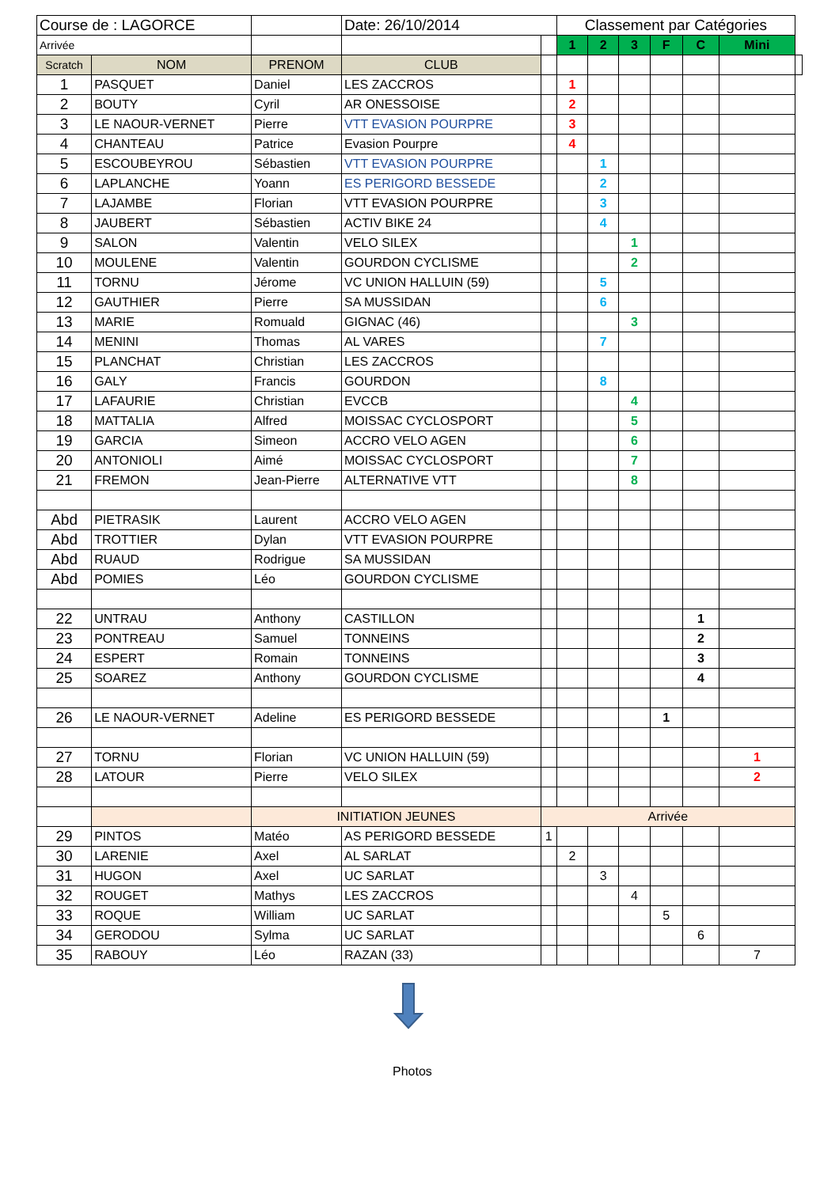| Course de : LAGORCE | | | Date: 26/10/2014 | | Classement par Catégories | | | | | | |
| Arrivée | | | | | 1 | 2 | 3 | F | C | Mini | |
| Scratch | NOM | PRENOM | CLUB | | | | | | | | |
| 1 | PASQUET | Daniel | LES ZACCROS | | 1 | | | | | | |
| 2 | BOUTY | Cyril | AR ONESSOISE | | 2 | | | | | | |
| 3 | LE NAOUR-VERNET | Pierre | VTT EVASION POURPRE | | 3 | | | | | | |
| 4 | CHANTEAU | Patrice | Evasion Pourpre | | 4 | | | | | | |
| 5 | ESCOUBEYROU | Sébastien | VTT EVASION POURPRE | | | 1 | | | | | |
| 6 | LAPLANCHE | Yoann | ES PERIGORD BESSEDE | | | 2 | | | | | |
| 7 | LAJAMBE | Florian | VTT EVASION POURPRE | | | 3 | | | | | |
| 8 | JAUBERT | Sébastien | ACTIV BIKE 24 | | | 4 | | | | | |
| 9 | SALON | Valentin | VELO SILEX | | | | 1 | | | | |
| 10 | MOULENE | Valentin | GOURDON CYCLISME | | | | 2 | | | | |
| 11 | TORNU | Jérome | VC UNION HALLUIN (59) | | | 5 | | | | | |
| 12 | GAUTHIER | Pierre | SA MUSSIDAN | | | 6 | | | | | |
| 13 | MARIE | Romuald | GIGNAC (46) | | | | 3 | | | | |
| 14 | MENINI | Thomas | AL VARES | | | 7 | | | | | |
| 15 | PLANCHAT | Christian | LES ZACCROS | | | | | | | | |
| 16 | GALY | Francis | GOURDON | | | 8 | | | | | |
| 17 | LAFAURIE | Christian | EVCCB | | | | 4 | | | | |
| 18 | MATTALIA | Alfred | MOISSAC CYCLOSPORT | | | | 5 | | | | |
| 19 | GARCIA | Simeon | ACCRO VELO AGEN | | | | 6 | | | | |
| 20 | ANTONIOLI | Aimé | MOISSAC CYCLOSPORT | | | | 7 | | | | |
| 21 | FREMON | Jean-Pierre | ALTERNATIVE VTT | | | | 8 | | | | |
| Abd | PIETRASIK | Laurent | ACCRO VELO AGEN | | | | | | | | |
| Abd | TROTTIER | Dylan | VTT EVASION POURPRE | | | | | | | | |
| Abd | RUAUD | Rodrigue | SA MUSSIDAN | | | | | | | | |
| Abd | POMIES | Léo | GOURDON CYCLISME | | | | | | | | |
| 22 | UNTRAU | Anthony | CASTILLON | | | | | | 1 | | |
| 23 | PONTREAU | Samuel | TONNEINS | | | | | | 2 | | |
| 24 | ESPERT | Romain | TONNEINS | | | | | | 3 | | |
| 25 | SOAREZ | Anthony | GOURDON CYCLISME | | | | | | 4 | | |
| 26 | LE NAOUR-VERNET | Adeline | ES PERIGORD BESSEDE | | | | | 1 | | | |
| 27 | TORNU | Florian | VC UNION HALLUIN (59) | | | | | | | 1 | |
| 28 | LATOUR | Pierre | VELO SILEX | | | | | | | 2 | |
| | | INITIATION JEUNES | | Arrivée | | | | | | | |
| 29 | PINTOS | Matéo | AS PERIGORD BESSEDE | 1 | | | | | | | |
| 30 | LARENIE | Axel | AL SARLAT | | 2 | | | | | | |
| 31 | HUGON | Axel | UC SARLAT | | | 3 | | | | | |
| 32 | ROUGET | Mathys | LES ZACCROS | | | | 4 | | | | |
| 33 | ROQUE | William | UC SARLAT | | | | | 5 | | | |
| 34 | GERODOU | Sylma | UC SARLAT | | | | | | 6 | | |
| 35 | RABOUY | Léo | RAZAN (33) | | | | | | | 7 | |
Photos